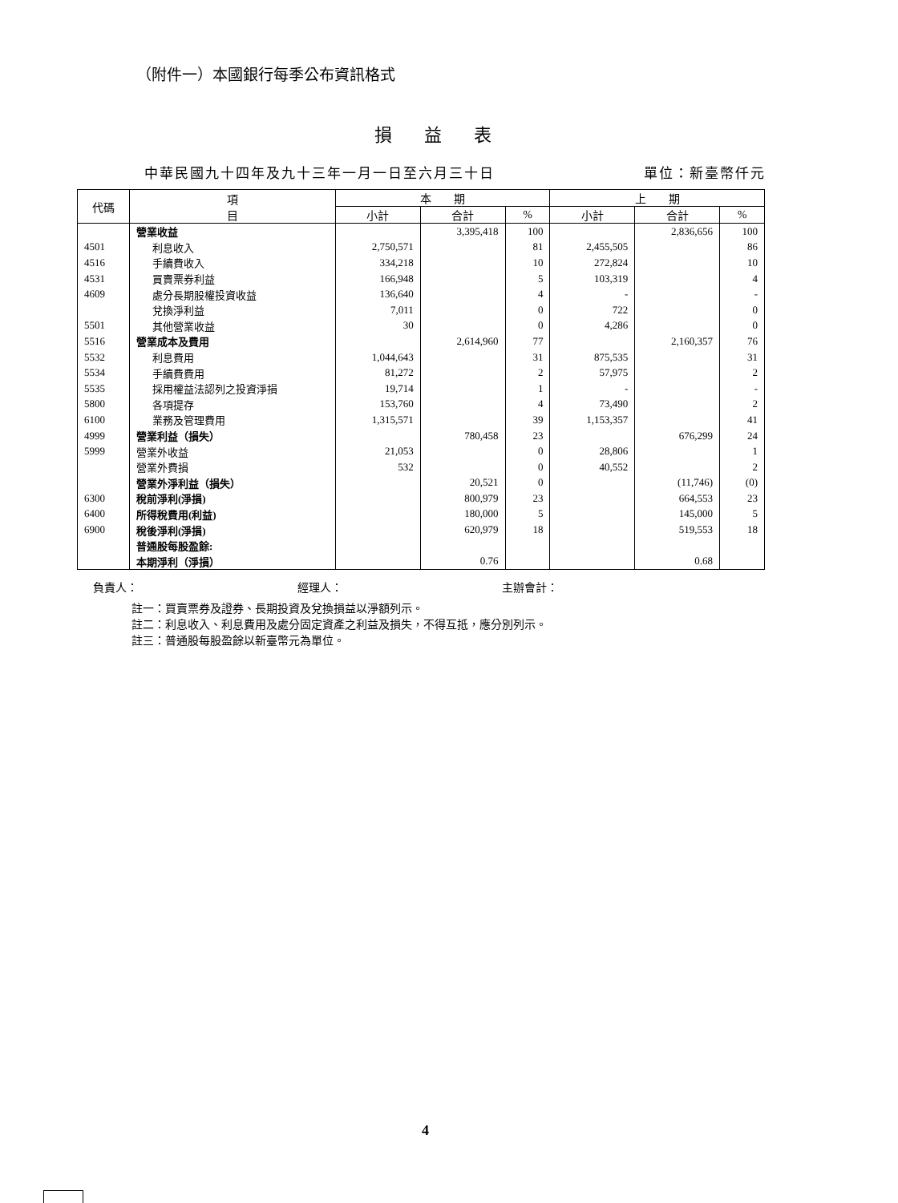（附件一）本國銀行每季公布資訊格式
損益表
中華民國九十四年及九十三年一月一日至六月三十日 單位：新臺幣仟元
| 代碼 | 項 目 | 本 期 | | | 上 期 | | |
| --- | --- | --- | --- | --- | --- | --- | --- |
| | | 小計 | 合計 | % | 小計 | 合計 | % |
| | 營業收益 | | 3,395,418 | 100 | | 2,836,656 | 100 |
| 4501 | 利息收入 | 2,750,571 | | 81 | 2,455,505 | | 86 |
| 4516 | 手續費收入 | 334,218 | | 10 | 272,824 | | 10 |
| 4531 | 買賣票券利益 | 166,948 | | 5 | 103,319 | | 4 |
| 4609 | 處分長期股權投資收益 | 136,640 | | 4 | - | | - |
| | 兌換淨利益 | 7,011 | | 0 | 722 | | 0 |
| 5501 | 其他營業收益 | 30 | | 0 | 4,286 | | 0 |
| 5516 | 營業成本及費用 | | 2,614,960 | 77 | | 2,160,357 | 76 |
| 5532 | 利息費用 | 1,044,643 | | 31 | 875,535 | | 31 |
| 5534 | 手續費費用 | 81,272 | | 2 | 57,975 | | 2 |
| 5535 | 採用權益法認列之投資淨損 | 19,714 | | 1 | - | | - |
| 5800 | 各項提存 | 153,760 | | 4 | 73,490 | | 2 |
| 6100 | 業務及管理費用 | 1,315,571 | | 39 | 1,153,357 | | 41 |
| 4999 | 營業利益（損失） | | 780,458 | 23 | | 676,299 | 24 |
| 5999 | 營業外收益 | 21,053 | | 0 | 28,806 | | 1 |
| | 營業外費損 | 532 | | 0 | 40,552 | | 2 |
| | 營業外淨利益（損失） | | 20,521 | 0 | | (11,746) | (0) |
| 6300 | 稅前淨利(淨損) | | 800,979 | 23 | | 664,553 | 23 |
| 6400 | 所得稅費用(利益) | | 180,000 | 5 | | 145,000 | 5 |
| 6900 | 稅後淨利(淨損) | | 620,979 | 18 | | 519,553 | 18 |
| | 普通股每股盈餘: | | | | | | |
| | 本期淨利（淨損） | | 0.76 | | | 0.68 | |
負責人： 經理人： 主辦會計：
註一：買賣票券及證券、長期投資及兌換損益以淨額列示。
註二：利息收入、利息費用及處分固定資產之利益及損失，不得互抵，應分別列示。
註三：普通股每股盈餘以新臺幣元為單位。
4